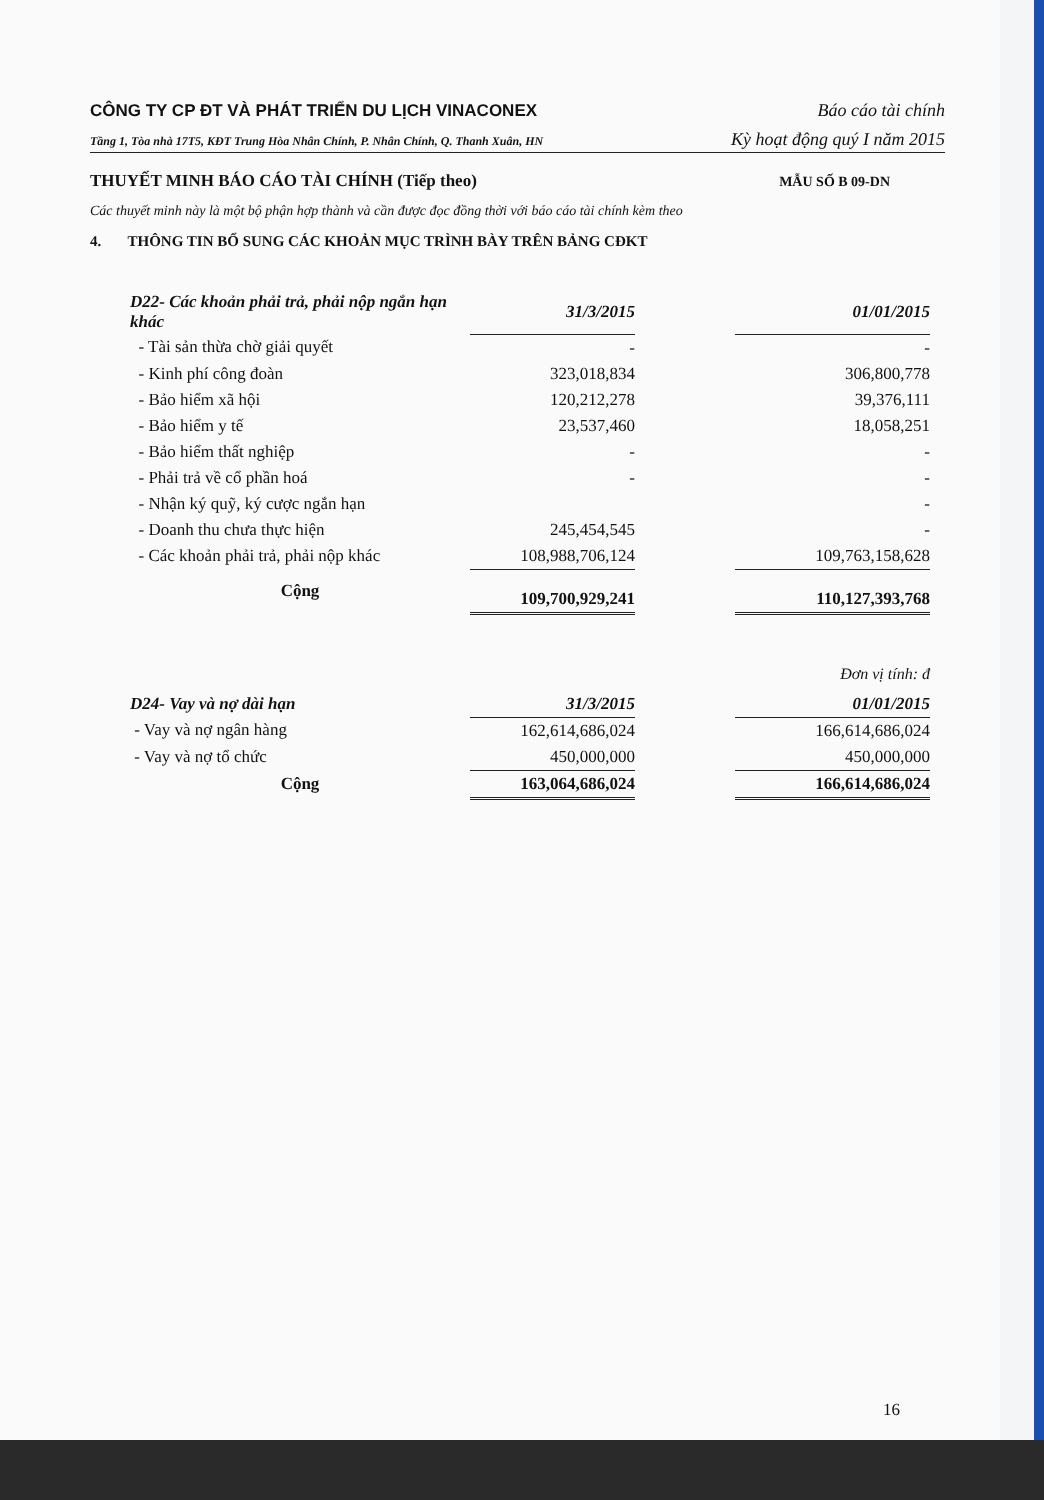CÔNG TY CP ĐT VÀ PHÁT TRIỂN DU LỊCH VINACONEX Báo cáo tài chính
Tầng 1, Tòa nhà 17T5, KĐT Trung Hòa Nhân Chính, P. Nhân Chính, Q. Thanh Xuân, HN Kỳ hoạt động quý I năm 2015
THUYẾT MINH BÁO CÁO TÀI CHÍNH (Tiếp theo) MẪU SỐ B 09-DN
Các thuyết minh này là một bộ phận hợp thành và cần được đọc đồng thời với báo cáo tài chính kèm theo
4. THÔNG TIN BỔ SUNG CÁC KHOẢN MỤC TRÌNH BÀY TRÊN BẢNG CĐKT
| D22- Các khoản phải trả, phải nộp ngắn hạn khác | 31/3/2015 | | 01/01/2015 |
| - Tài sản thừa chờ giải quyết | - | | - |
| - Kinh phí công đoàn | 323,018,834 | | 306,800,778 |
| - Bảo hiểm xã hội | 120,212,278 | | 39,376,111 |
| - Bảo hiểm y tế | 23,537,460 | | 18,058,251 |
| - Bảo hiểm thất nghiệp | - | | - |
| - Phải trả về cổ phần hoá | - | | - |
| - Nhận ký quỹ, ký cược ngắn hạn | | | - |
| - Doanh thu chưa thực hiện | 245,454,545 | | - |
| - Các khoản phải trả, phải nộp khác | 108,988,706,124 | | 109,763,158,628 |
| Cộng | 109,700,929,241 | | 110,127,393,768 |
Đơn vị tính: đ
| D24- Vay và nợ dài hạn | 31/3/2015 | | 01/01/2015 |
| - Vay và nợ ngân hàng | 162,614,686,024 | | 166,614,686,024 |
| - Vay và nợ tổ chức | 450,000,000 | | 450,000,000 |
| Cộng | 163,064,686,024 | | 166,614,686,024 |
16